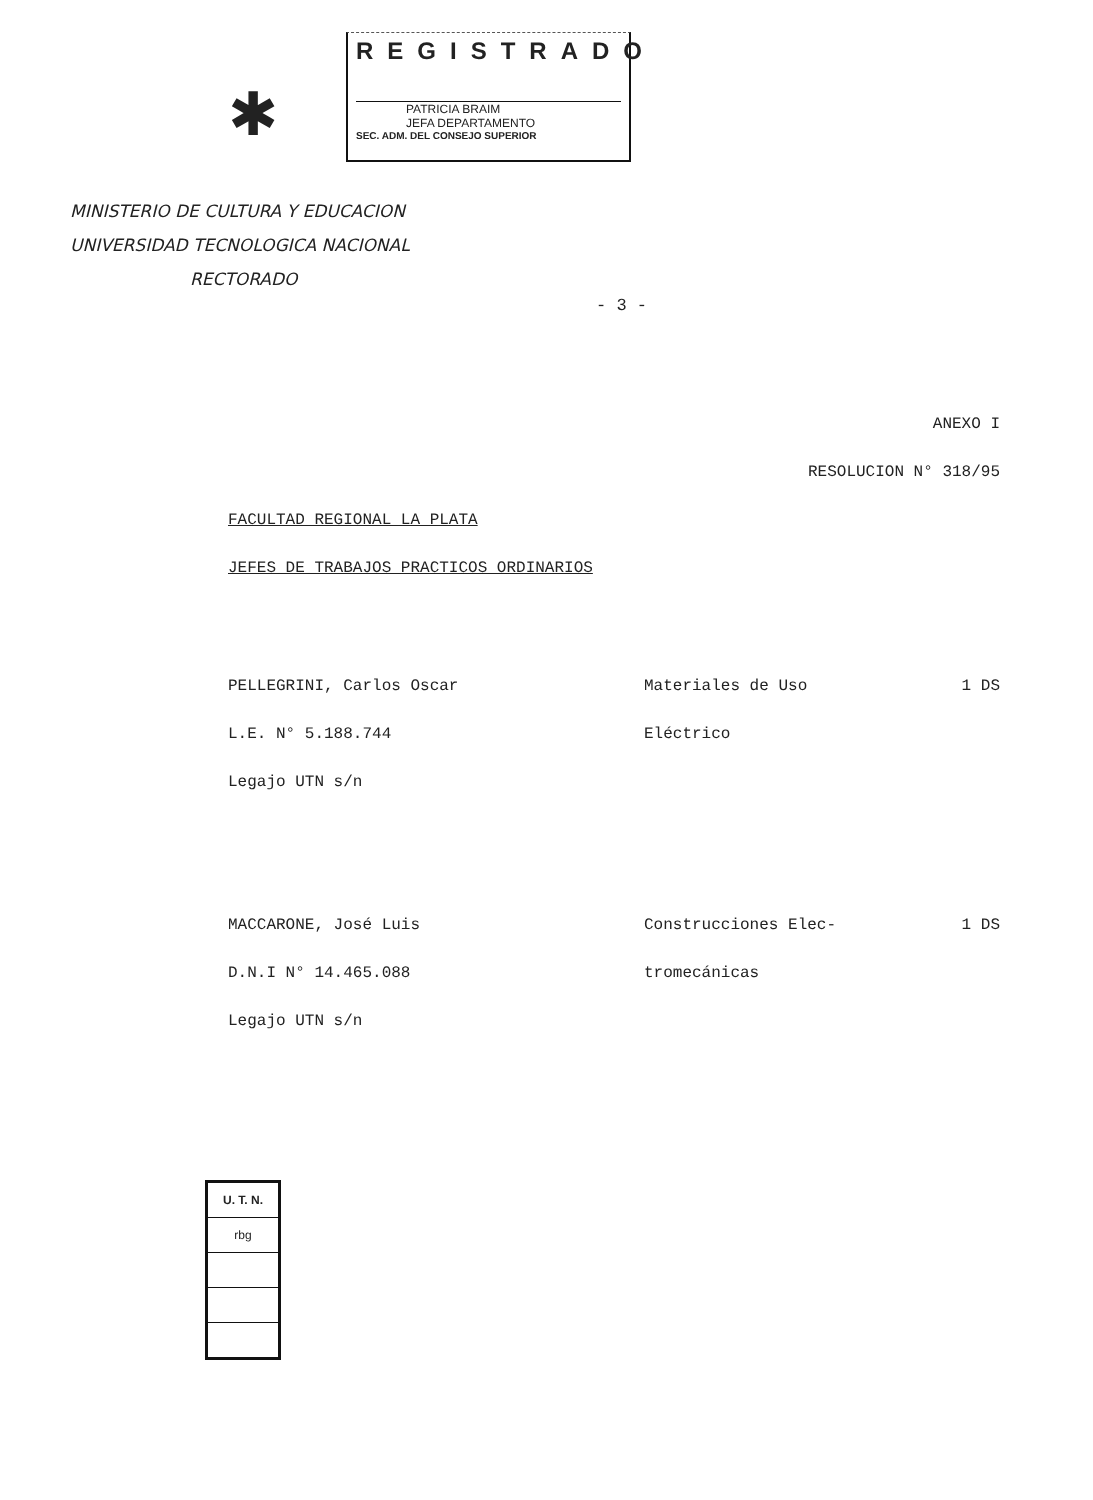✱
REGISTRADO
PATRICIA BRAIM
JEFA DEPARTAMENTO
SEC. ADM. DEL CONSEJO SUPERIOR
MINISTERIO DE CULTURA Y EDUCACION
UNIVERSIDAD TECNOLOGICA NACIONAL
RECTORADO
- 3 -
ANEXO I
RESOLUCION N° 318/95
FACULTAD REGIONAL LA PLATA
JEFES DE TRABAJOS PRACTICOS ORDINARIOS
PELLEGRINI, Carlos Oscar Materiales de Uso 1 DS
L.E. N° 5.188.744 Eléctrico
Legajo UTN s/n
MACCARONE, José Luis Construcciones Elec- 1 DS
D.N.I N° 14.465.088 tromecánicas
Legajo UTN s/n
U. T. N.
rbg